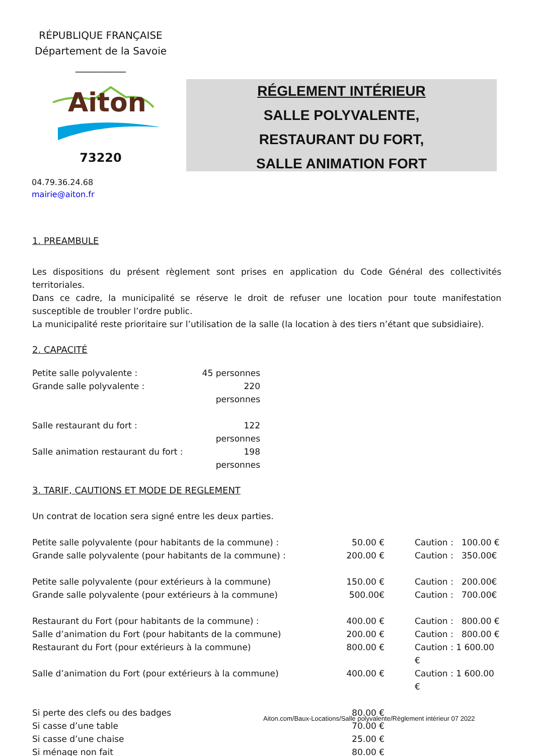RÉPUBLIQUE FRANÇAISE
Département de la Savoie
__________
Aiton
73220
RÉGLEMENT INTÉRIEUR
SALLE POLYVALENTE,
RESTAURANT DU FORT,
SALLE ANIMATION FORT
04.79.36.24.68
mairie@aiton.fr
1. PREAMBULE
Les dispositions du présent règlement sont prises en application du Code Général des collectivités territoriales.
Dans ce cadre, la municipalité se réserve le droit de refuser une location pour toute manifestation susceptible de troubler l’ordre public.
La municipalité reste prioritaire sur l’utilisation de la salle (la location à des tiers n’étant que subsidiaire).
2. CAPACITÉ
| Petite salle polyvalente : | 45 personnes |
| Grande salle polyvalente : | 220 personnes |
| Salle restaurant du fort : | 122 personnes |
| Salle animation restaurant du fort : | 198 personnes |
3. TARIF, CAUTIONS ET MODE DE REGLEMENT
Un contrat de location sera signé entre les deux parties.
| Petite salle polyvalente (pour habitants de la commune) : | 50.00 € | Caution : 100.00 € |
| Grande salle polyvalente (pour habitants de la commune) : | 200.00 € | Caution : 350.00€ |
| Petite salle polyvalente (pour extérieurs à la commune) | 150.00 € | Caution : 200.00€ |
| Grande salle polyvalente (pour extérieurs à la commune) | 500.00€ | Caution : 700.00€ |
| Restaurant du Fort (pour habitants de la commune) : | 400.00 € | Caution : 800.00 € |
| Salle d’animation du Fort (pour habitants de la commune) | 200.00 € | Caution : 800.00 € |
| Restaurant du Fort (pour extérieurs à la commune) | 800.00 € | Caution : 1 600.00 € |
| Salle d’animation du Fort (pour extérieurs à la commune) | 400.00 € | Caution : 1 600.00 € |
| Si perte des clefs ou des badges | 80.00 € | |
| Si casse d’une table | 70.00 € | |
| Si casse d’une chaise | 25.00 € | |
| Si ménage non fait | 80.00 € | |
Aiton.com/Baux-Locations/Salle polyvalente/Règlement intérieur 07 2022